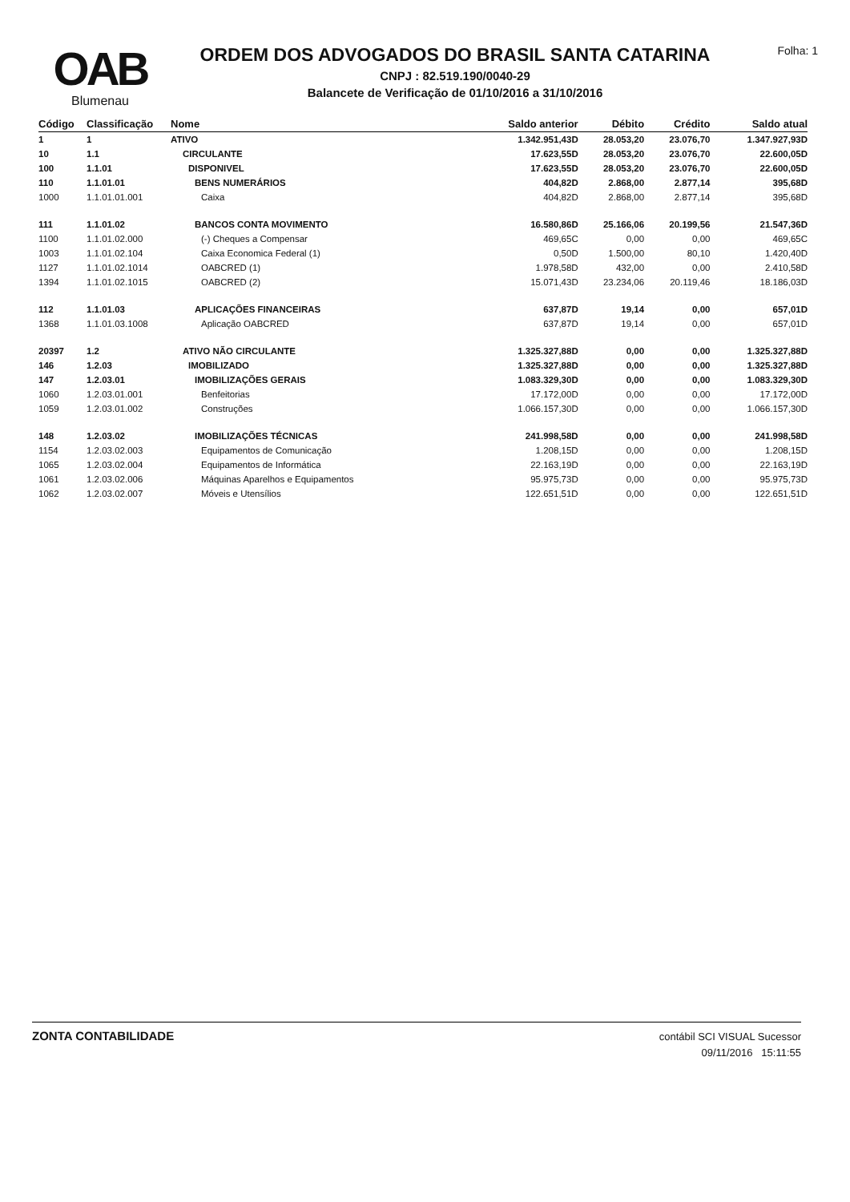OAB
Blumenau
ORDEM DOS ADVOGADOS DO BRASIL SANTA CATARINA
CNPJ : 82.519.190/0040-29
Balancete de Verificação de 01/10/2016 a 31/10/2016
Folha: 1
| Código | Classificação | Nome | Saldo anterior | Débito | Crédito | Saldo atual |
| --- | --- | --- | --- | --- | --- | --- |
| 1 | 1 | ATIVO | 1.342.951,43D | 28.053,20 | 23.076,70 | 1.347.927,93D |
| 10 | 1.1 | CIRCULANTE | 17.623,55D | 28.053,20 | 23.076,70 | 22.600,05D |
| 100 | 1.1.01 | DISPONIVEL | 17.623,55D | 28.053,20 | 23.076,70 | 22.600,05D |
| 110 | 1.1.01.01 | BENS NUMERÁRIOS | 404,82D | 2.868,00 | 2.877,14 | 395,68D |
| 1000 | 1.1.01.01.001 | Caixa | 404,82D | 2.868,00 | 2.877,14 | 395,68D |
| 111 | 1.1.01.02 | BANCOS CONTA MOVIMENTO | 16.580,86D | 25.166,06 | 20.199,56 | 21.547,36D |
| 1100 | 1.1.01.02.000 | (-) Cheques a Compensar | 469,65C | 0,00 | 0,00 | 469,65C |
| 1003 | 1.1.01.02.104 | Caixa Economica Federal (1) | 0,50D | 1.500,00 | 80,10 | 1.420,40D |
| 1127 | 1.1.01.02.1014 | OABCRED (1) | 1.978,58D | 432,00 | 0,00 | 2.410,58D |
| 1394 | 1.1.01.02.1015 | OABCRED (2) | 15.071,43D | 23.234,06 | 20.119,46 | 18.186,03D |
| 112 | 1.1.01.03 | APLICAÇÕES FINANCEIRAS | 637,87D | 19,14 | 0,00 | 657,01D |
| 1368 | 1.1.01.03.1008 | Aplicação OABCRED | 637,87D | 19,14 | 0,00 | 657,01D |
| 20397 | 1.2 | ATIVO NÃO CIRCULANTE | 1.325.327,88D | 0,00 | 0,00 | 1.325.327,88D |
| 146 | 1.2.03 | IMOBILIZADO | 1.325.327,88D | 0,00 | 0,00 | 1.325.327,88D |
| 147 | 1.2.03.01 | IMOBILIZAÇÕES GERAIS | 1.083.329,30D | 0,00 | 0,00 | 1.083.329,30D |
| 1060 | 1.2.03.01.001 | Benfeitorias | 17.172,00D | 0,00 | 0,00 | 17.172,00D |
| 1059 | 1.2.03.01.002 | Construções | 1.066.157,30D | 0,00 | 0,00 | 1.066.157,30D |
| 148 | 1.2.03.02 | IMOBILIZAÇÕES TÉCNICAS | 241.998,58D | 0,00 | 0,00 | 241.998,58D |
| 1154 | 1.2.03.02.003 | Equipamentos de Comunicação | 1.208,15D | 0,00 | 0,00 | 1.208,15D |
| 1065 | 1.2.03.02.004 | Equipamentos de Informática | 22.163,19D | 0,00 | 0,00 | 22.163,19D |
| 1061 | 1.2.03.02.006 | Máquinas Aparelhos e Equipamentos | 95.975,73D | 0,00 | 0,00 | 95.975,73D |
| 1062 | 1.2.03.02.007 | Móveis e Utensílios | 122.651,51D | 0,00 | 0,00 | 122.651,51D |
ZONTA CONTABILIDADE
contábil SCI VISUAL Sucessor
09/11/2016 15:11:55